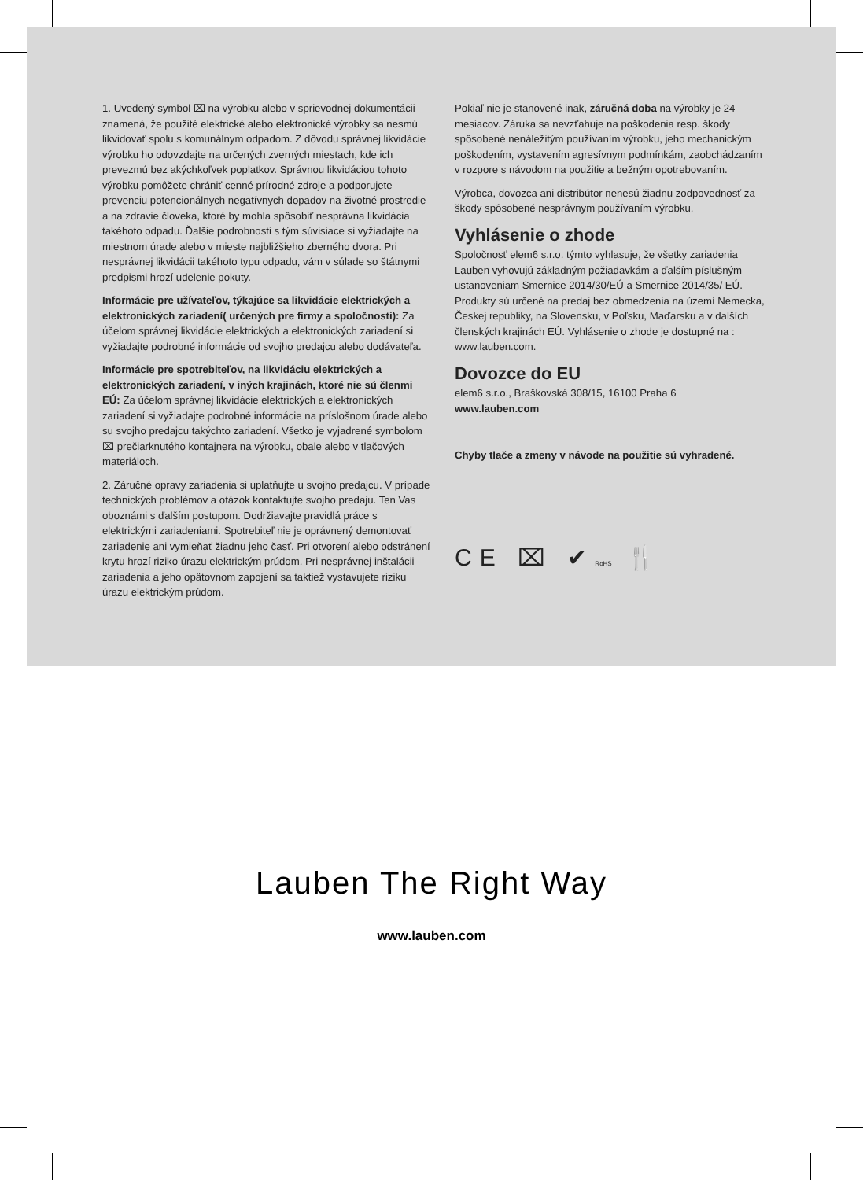1. Uvedený symbol ⌧ na výrobku alebo v sprievodnej dokumentácii znamená, že použité elektrické alebo elektronické výrobky sa nesmú likvidovať spolu s komunálnym odpadom. Z dôvodu správnej likvidácie výrobku ho odovzdajte na určených zverných miestach, kde ich prevezmú bez akýchkoľvek poplatkov. Správnou likvidáciou tohoto výrobku pomôžete chrániť cenné prírodné zdroje a podporujete prevenciu potencionálnych negatívnych dopadov na životné prostredie a na zdravie človeka, ktoré by mohla spôsobiť nesprávna likvidácia takéhoto odpadu. Ďalšie podrobnosti s tým súvisiace si vyžiadajte na miestnom úrade alebo v mieste najbližšieho zberného dvora. Pri nesprávnej likvidácii takéhoto typu odpadu, vám v súlade so štátnymi predpismi hrozí udelenie pokuty.
Informácie pre užívateľov, týkajúce sa likvidácie elektrických a elektronických zariadení( určených pre firmy a spoločnosti): Za účelom správnej likvidácie elektrických a elektronických zariadení si vyžiadajte podrobné informácie od svojho predajcu alebo dodávateľa.
Informácie pre spotrebiteľov, na likvidáciu elektrických a elektronických zariadení, v iných krajinách, ktoré nie sú členmi EÚ: Za účelom správnej likvidácie elektrických a elektronických zariadení si vyžiadajte podrobné informácie na príslošnom úrade alebo su svojho predajcu takýchto zariadení. Všetko je vyjadrené symbolom ⌧ prečiarknutého kontajnera na výrobku, obale alebo v tlačových materiáloch.
2. Záručné opravy zariadenia si uplatňujte u svojho predajcu. V prípade technických problémov a otázok kontaktujte svojho predaju. Ten Vas oboznámi s ďalším postupom. Dodržiavajte pravidlá práce s elektrickými zariadeniami. Spotrebiteľ nie je oprávnený demontovať zariadenie ani vymieňať žiadnu jeho časť. Pri otvorení alebo odstránení krytu hrozí riziko úrazu elektrickým prúdom. Pri nesprávnej inštalácii zariadenia a jeho opätovnom zapojení sa taktiež vystavujete riziku úrazu elektrickým prúdom.
Pokiaľ nie je stanovené inak, záručná doba na výrobky je 24 mesiacov. Záruka sa nevzťahuje na poškodenia resp. škody spôsobené nenáležitým používaním výrobku, jeho mechanickým poškodením, vystavením agresívnym podmínkám, zaobchádzaním v rozpore s návodom na použitie a bežným opotrebovaním.
Výrobca, dovozca ani distribútor nenesú žiadnu zodpovednosť za škody spôsobené nesprávnym používaním výrobku.
Vyhlásenie o zhode
Spoločnosť elem6 s.r.o. týmto vyhlasuje, že všetky zariadenia Lauben vyhovujú základným požiadavkám a ďalším píslušným ustanoveniam Smernice 2014/30/EÚ a Smernice 2014/35/ EÚ. Produkty sú určené na predaj bez obmedzenia na území Nemecka, Českej republiky, na Slovensku, v Poľsku, Maďarsku a v dalších členských krajinách EÚ. Vyhlásenie o zhode je dostupné na : www.lauben.com.
Dovozce do EU
elem6 s.r.o., Braškovská 308/15, 16100 Praha 6
www.lauben.com
Chyby tlače a zmeny v návode na použitie sú vyhradené.
CE ⌧ ✔RoHS 🍴
Lauben The Right Way
www.lauben.com